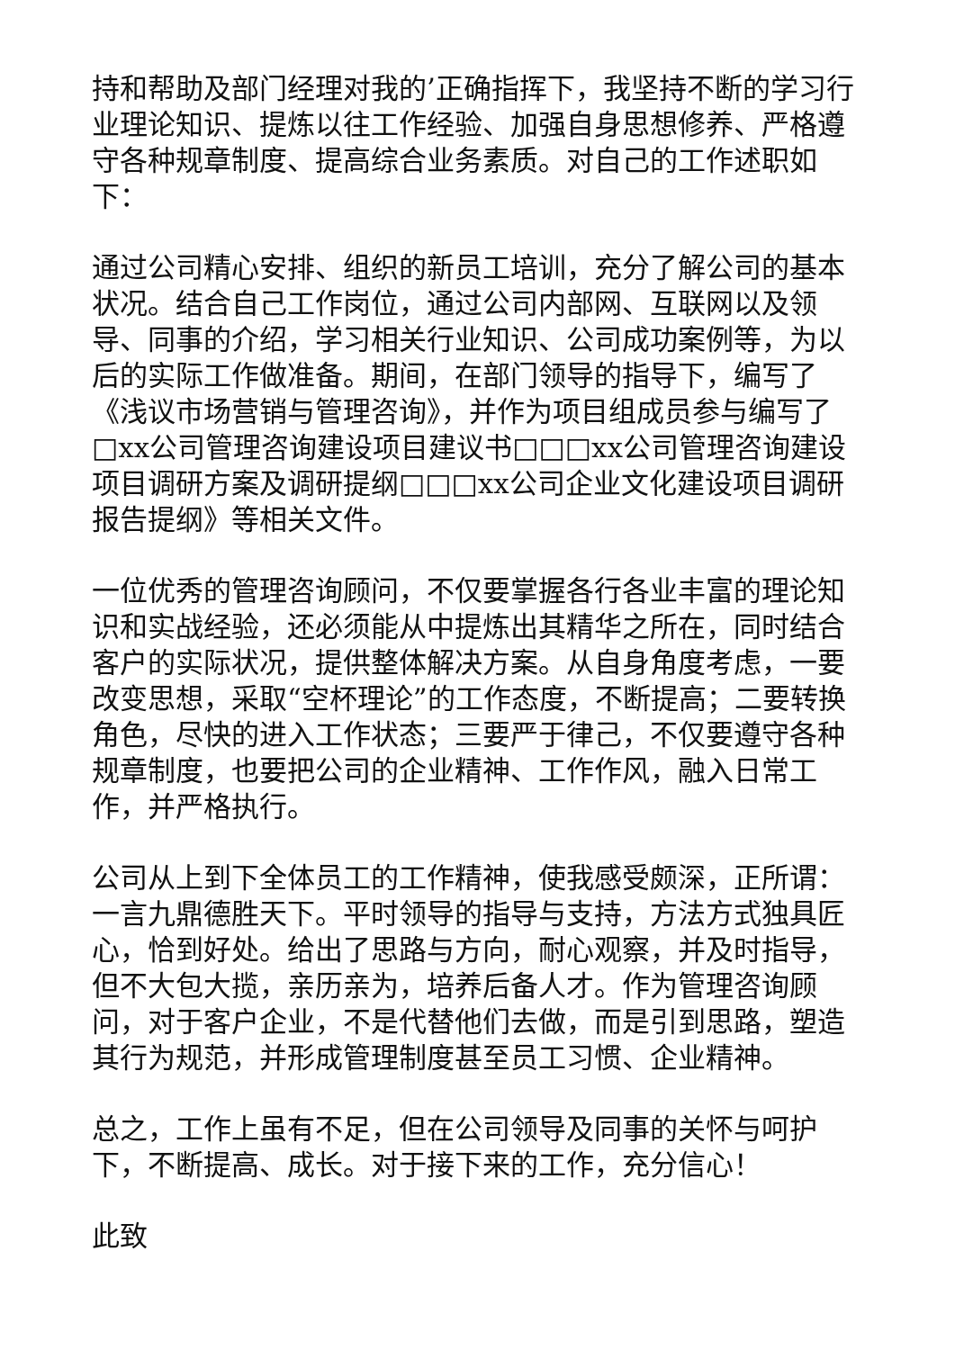持和帮助及部门经理对我的’正确指挥下，我坚持不断的学习行业理论知识、提炼以往工作经验、加强自身思想修养、严格遵守各种规章制度、提高综合业务素质。对自己的工作述职如下：
通过公司精心安排、组织的新员工培训，充分了解公司的基本状况。结合自己工作岗位，通过公司内部网、互联网以及领导、同事的介绍，学习相关行业知识、公司成功案例等，为以后的实际工作做准备。期间，在部门领导的指导下，编写了《浅议市场营销与管理咨询》，并作为项目组成员参与编写了□xx公司管理咨询建设项目建议书□□□xx公司管理咨询建设项目调研方案及调研提纲□□□xx公司企业文化建设项目调研报告提纲》等相关文件。
一位优秀的管理咨询顾问，不仅要掌握各行各业丰富的理论知识和实战经验，还必须能从中提炼出其精华之所在，同时结合客户的实际状况，提供整体解决方案。从自身角度考虑，一要改变思想，采取“空杯理论”的工作态度，不断提高；二要转换角色，尽快的进入工作状态；三要严于律己，不仅要遵守各种规章制度，也要把公司的企业精神、工作作风，融入日常工作，并严格执行。
公司从上到下全体员工的工作精神，使我感受颇深，正所谓：一言九鼎德胜天下。平时领导的指导与支持，方法方式独具匠心，恰到好处。给出了思路与方向，耐心观察，并及时指导，但不大包大揽，亲历亲为，培养后备人才。作为管理咨询顾问，对于客户企业，不是代替他们去做，而是引到思路，塑造其行为规范，并形成管理制度甚至员工习惯、企业精神。
总之，工作上虽有不足，但在公司领导及同事的关怀与呵护下，不断提高、成长。对于接下来的工作，充分信心！
此致